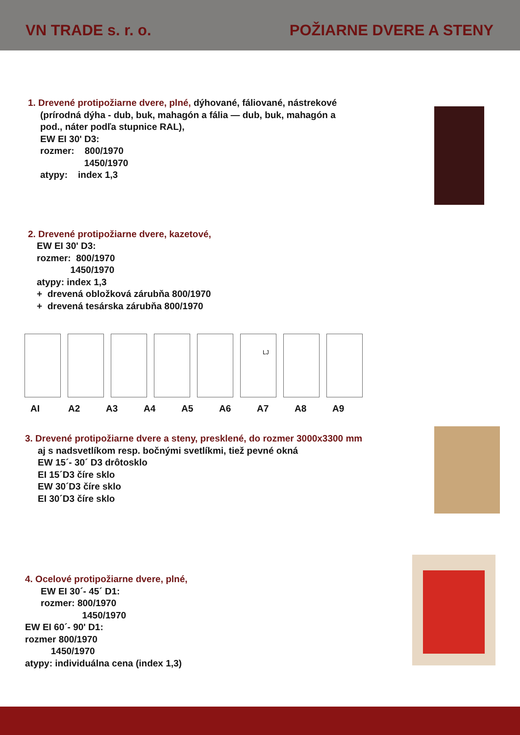VN TRADE s. r. o. POŽIARNE DVERE A STENY
1. Drevené protipožiarne dvere, plné, dýhované, fáliované, nástrekové
(prírodná dýha - dub, buk, mahagón a fália — dub, buk, mahagón a
pod., náter podľa stupnice RAL),
EW EI 30' D3:
rozmer: 800/1970
1450/1970
atypy: index 1,3
2. Drevené protipožiarne dvere, kazetové,
EW EI 30' D3:
rozmer: 800/1970
1450/1970
atypy: index 1,3
+ drevená obložková zárubňa 800/1970
+ drevená tesárska zárubňa 800/1970
LJ
AI A2 A3 A4 A5 A6 A7 A8 A9
3. Drevené protipožiarne dvere a steny, presklené, do rozmer 3000x3300 mm
aj s nadsvetlíkom resp. bočnými svetlíkmi, tiež pevné okná
EW 15´- 30´ D3 drôtosklo
EI 15´D3 číre sklo
EW 30´D3 číre sklo
EI 30´D3 číre sklo
4. Ocelové protipožiarne dvere, plné,
EW EI 30´- 45´ D1:
rozmer: 800/1970
1450/1970
EW EI 60´- 90' D1:
rozmer 800/1970
1450/1970
atypy: individuálna cena (index 1,3)